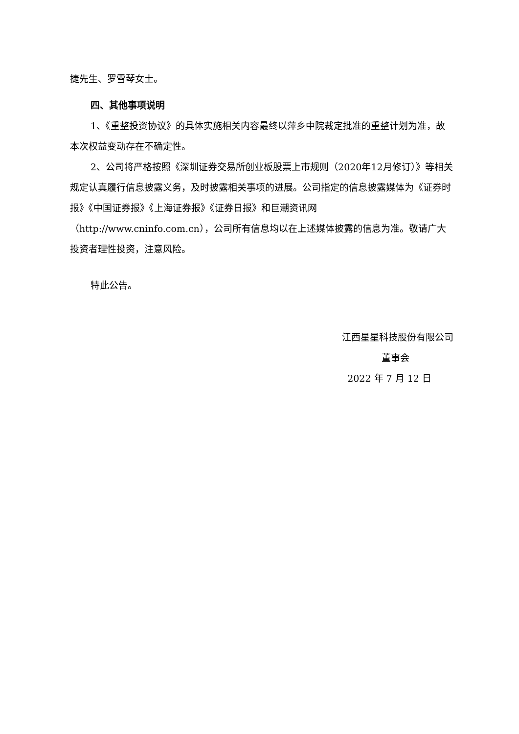捷先生、罗雪琴女士。
四、其他事项说明
1、《重整投资协议》的具体实施相关内容最终以萍乡中院裁定批准的重整计划为准，故本次权益变动存在不确定性。
2、公司将严格按照《深圳证券交易所创业板股票上市规则（2020年12月修订）》等相关规定认真履行信息披露义务，及时披露相关事项的进展。公司指定的信息披露媒体为《证券时报》《中国证券报》《上海证券报》《证券日报》和巨潮资讯网（http://www.cninfo.com.cn），公司所有信息均以在上述媒体披露的信息为准。敬请广大投资者理性投资，注意风险。
特此公告。
江西星星科技股份有限公司
董事会
2022 年 7 月 12 日